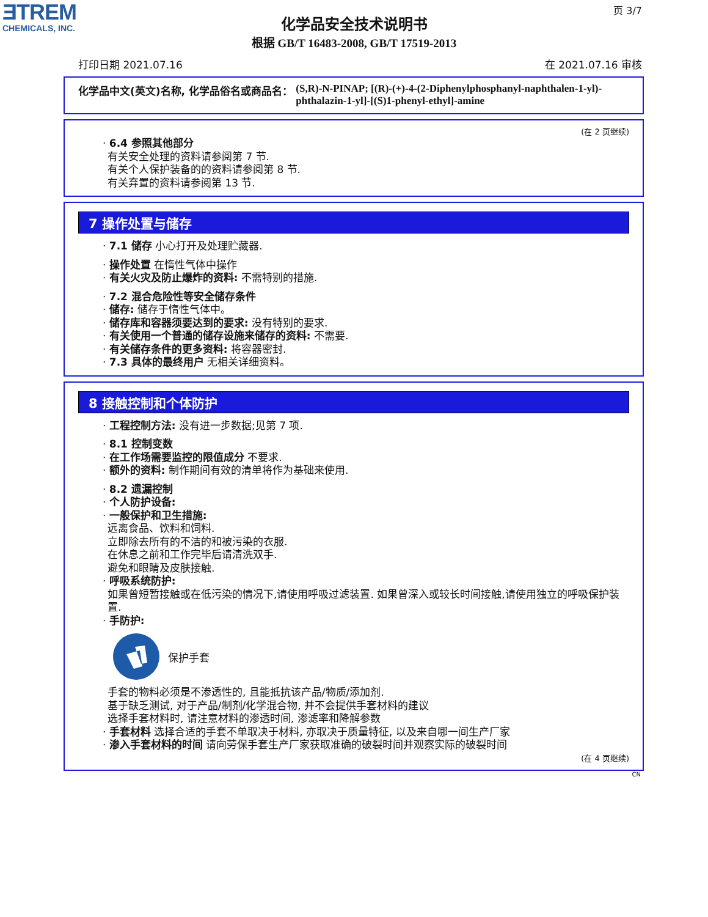ƎTREM
CHEMICALS, INC.
页 3/7
化学品安全技术说明书
根据 GB/T 16483-2008, GB/T 17519-2013
打印日期 2021.07.16 在 2021.07.16 审核
化学品中文(英文)名称, 化学品俗名或商品名： (S,R)-N-PINAP; [(R)-(+)-4-(2-Diphenylphosphanyl-naphthalen-1-yl)-phthalazin-1-yl]-[(S)1-phenyl-ethyl]-amine
(在 2 页继续)
· 6.4 参照其他部分
有关安全处理的资料请参阅第 7 节.
有关个人保护装备的的资料请参阅第 8 节.
有关弃置的资料请参阅第 13 节.
7 操作处置与储存
· 7.1 储存 小心打开及处理贮藏器.
· 操作处置 在惰性气体中操作
· 有关火灾及防止爆炸的资料: 不需特别的措施.
· 7.2 混合危险性等安全储存条件
· 储存: 储存于惰性气体中。
· 储存库和容器须要达到的要求: 没有特别的要求.
· 有关使用一个普通的储存设施来储存的资料: 不需要.
· 有关储存条件的更多资料: 将容器密封.
· 7.3 具体的最终用户 无相关详细资料。
8 接触控制和个体防护
· 工程控制方法: 没有进一步数据;见第 7 项.
· 8.1 控制变数
· 在工作场需要监控的限值成分 不要求.
· 额外的资料: 制作期间有效的清单将作为基础来使用.
· 8.2 遗漏控制
· 个人防护设备:
· 一般保护和卫生措施:
远离食品、饮料和饲料.
立即除去所有的不洁的和被污染的衣服.
在休息之前和工作完毕后请清洗双手.
避免和眼睛及皮肤接触.
· 呼吸系统防护:
如果曾短暂接触或在低污染的情况下,请使用呼吸过滤装置. 如果曾深入或较长时间接触,请使用独立的呼吸保护装置.
· 手防护:
保护手套
手套的物料必须是不渗透性的, 且能抵抗该产品/物质/添加剂.
基于缺乏测试, 对于产品/制剂/化学混合物, 并不会提供手套材料的建议
选择手套材料时, 请注意材料的渗透时间, 渗滤率和降解参数
· 手套材料 选择合适的手套不单取决于材料, 亦取决于质量特征, 以及来自哪一间生产厂家
· 渗入手套材料的时间 请向劳保手套生产厂家获取准确的破裂时间并观察实际的破裂时间
(在 4 页继续)
CN